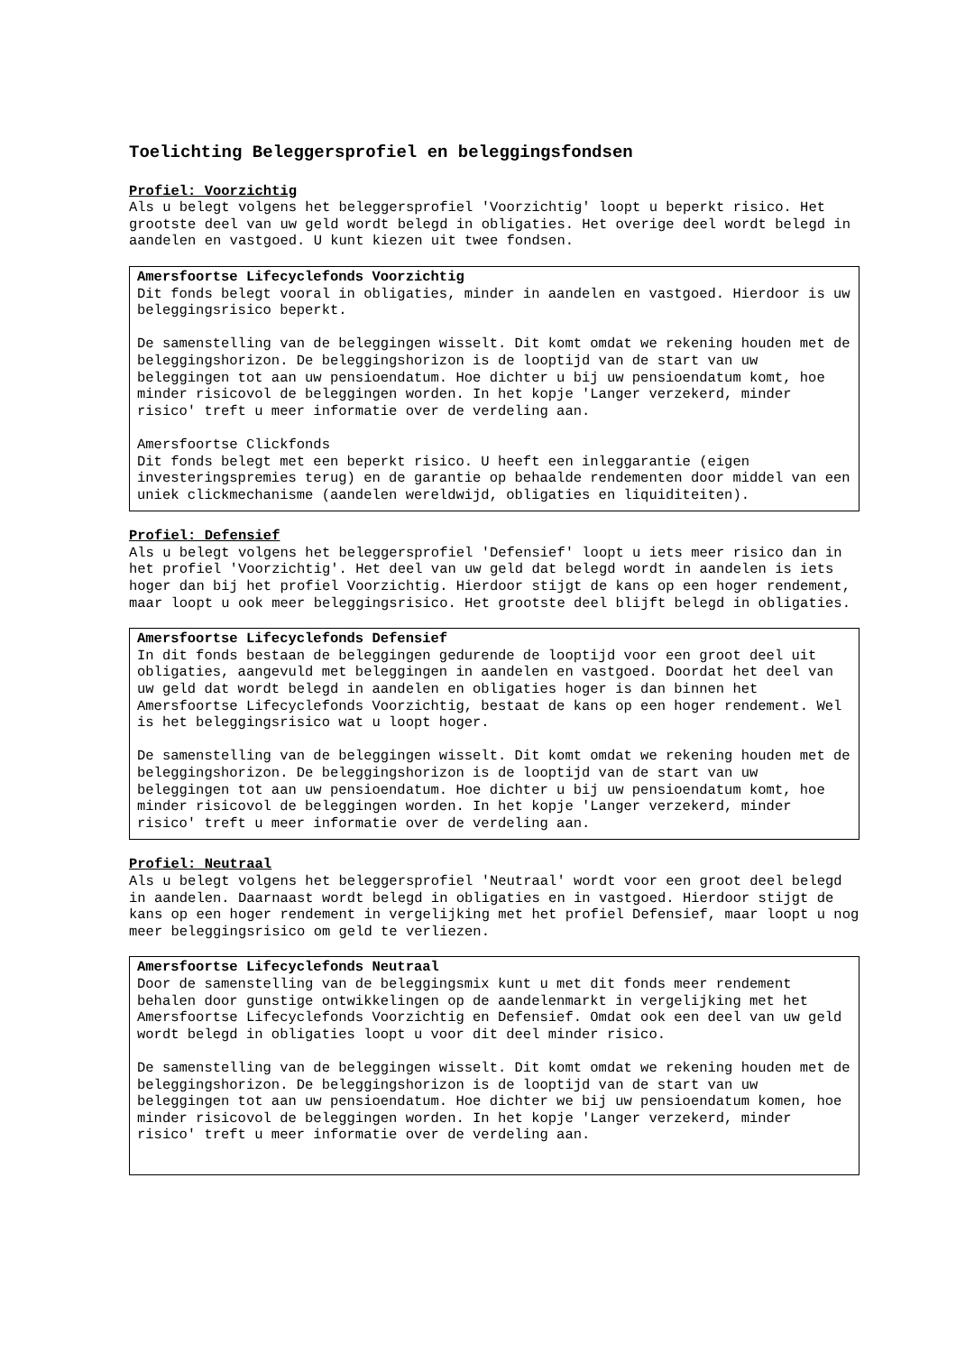Toelichting Beleggersprofiel en beleggingsfondsen
Profiel: Voorzichtig
Als u belegt volgens het beleggersprofiel 'Voorzichtig' loopt u beperkt risico. Het grootste deel van uw geld wordt belegd in obligaties. Het overige deel wordt belegd in aandelen en vastgoed. U kunt kiezen uit twee fondsen.
Amersfoortse Lifecyclefonds Voorzichtig
Dit fonds belegt vooral in obligaties, minder in aandelen en vastgoed. Hierdoor is uw beleggingsrisico beperkt.
De samenstelling van de beleggingen wisselt. Dit komt omdat we rekening houden met de beleggingshorizon. De beleggingshorizon is de looptijd van de start van uw beleggingen tot aan uw pensioendatum. Hoe dichter u bij uw pensioendatum komt, hoe minder risicovol de beleggingen worden. In het kopje 'Langer verzekerd, minder risico' treft u meer informatie over de verdeling aan.
Amersfoortse Clickfonds
Dit fonds belegt met een beperkt risico. U heeft een inleggarantie (eigen investeringspremies terug) en de garantie op behaalde rendementen door middel van een uniek clickmechanisme (aandelen wereldwijd, obligaties en liquiditeiten).
Profiel: Defensief
Als u belegt volgens het beleggersprofiel 'Defensief' loopt u iets meer risico dan in het profiel 'Voorzichtig'. Het deel van uw geld dat belegd wordt in aandelen is iets hoger dan bij het profiel Voorzichtig. Hierdoor stijgt de kans op een hoger rendement, maar loopt u ook meer beleggingsrisico. Het grootste deel blijft belegd in obligaties.
Amersfoortse Lifecyclefonds Defensief
In dit fonds bestaan de beleggingen gedurende de looptijd voor een groot deel uit obligaties, aangevuld met beleggingen in aandelen en vastgoed. Doordat het deel van uw geld dat wordt belegd in aandelen en obligaties hoger is dan binnen het Amersfoortse Lifecyclefonds Voorzichtig, bestaat de kans op een hoger rendement. Wel is het beleggingsrisico wat u loopt hoger.
De samenstelling van de beleggingen wisselt. Dit komt omdat we rekening houden met de beleggingshorizon. De beleggingshorizon is de looptijd van de start van uw beleggingen tot aan uw pensioendatum. Hoe dichter u bij uw pensioendatum komt, hoe minder risicovol de beleggingen worden. In het kopje 'Langer verzekerd, minder risico' treft u meer informatie over de verdeling aan.
Profiel: Neutraal
Als u belegt volgens het beleggersprofiel 'Neutraal' wordt voor een groot deel belegd in aandelen. Daarnaast wordt belegd in obligaties en in vastgoed. Hierdoor stijgt de kans op een hoger rendement in vergelijking met het profiel Defensief, maar loopt u nog meer beleggingsrisico om geld te verliezen.
Amersfoortse Lifecyclefonds Neutraal
Door de samenstelling van de beleggingsmix kunt u met dit fonds meer rendement behalen door gunstige ontwikkelingen op de aandelenmarkt in vergelijking met het Amersfoortse Lifecyclefonds Voorzichtig en Defensief. Omdat ook een deel van uw geld wordt belegd in obligaties loopt u voor dit deel minder risico.
De samenstelling van de beleggingen wisselt. Dit komt omdat we rekening houden met de beleggingshorizon. De beleggingshorizon is de looptijd van de start van uw beleggingen tot aan uw pensioendatum. Hoe dichter we bij uw pensioendatum komen, hoe minder risicovol de beleggingen worden. In het kopje 'Langer verzekerd, minder risico' treft u meer informatie over de verdeling aan.